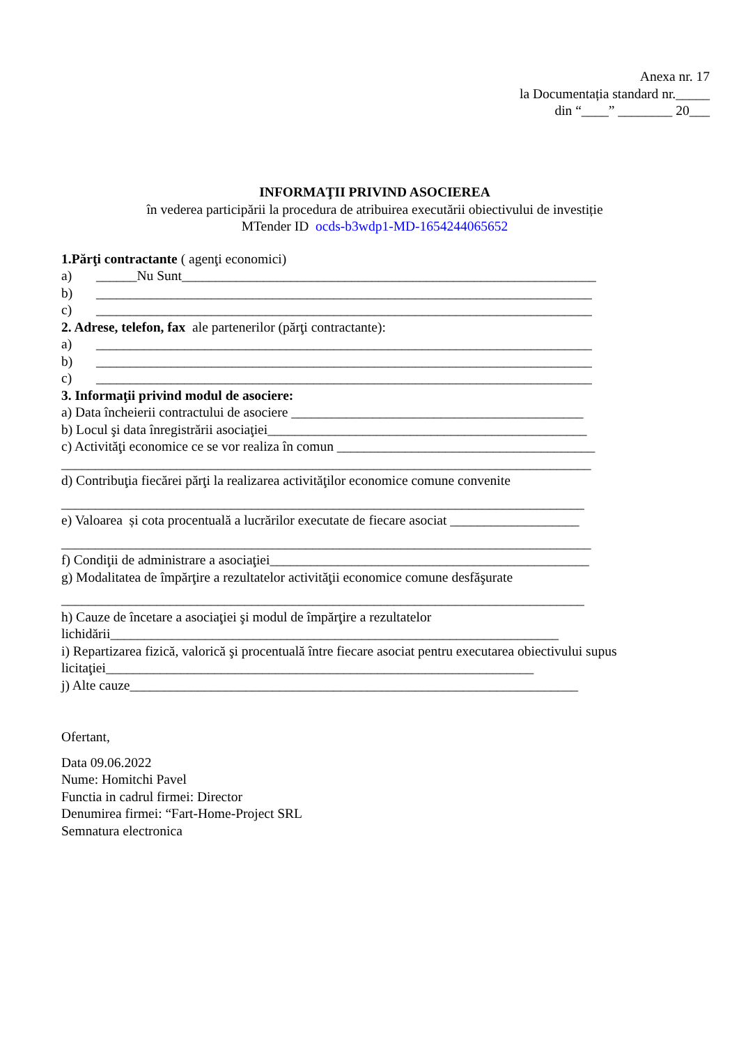Anexa nr. 17
la Documentația standard nr._____
din “____” ________ 20___
INFORMAŢII PRIVIND ASOCIEREA
în vederea participării la procedura de atribuirea executării obiectivului de investiție
MTender ID ocds-b3wdp1-MD-1654244065652
1.Părţi contractante ( agenţi economici)
a) ______Nu Sunt_____________________________________________________________
b) _________________________________________________________________________
c) _________________________________________________________________________
2. Adrese, telefon, fax ale partenerilor (părţi contractante):
a) _________________________________________________________________________
b) _________________________________________________________________________
c) _________________________________________________________________________
3. Informaţii privind modul de asociere:
a) Data încheierii contractului de asociere ___________________________________________
b) Locul şi data înregistrării asociaţiei_______________________________________________
c) Activităţi economice ce se vor realiza în comun ______________________________________
______________________________________________________________________________
d) Contribuţia fiecărei părţi la realizarea activităţilor economice comune convenite
_____________________________________________________________________________
e) Valoarea și cota procentuală a lucrărilor executate de fiecare asociat ___________________
______________________________________________________________________________
f) Condiţii de administrare a asociaţiei_______________________________________________
g) Modalitatea de împărţire a rezultatelor activităţii economice comune desfăşurate
_____________________________________________________________________________
h) Cauze de încetare a asociaţiei şi modul de împărţire a rezultatelor
lichidării__________________________________________________________________
i) Repartizarea fizică, valorică şi procentuală între fiecare asociat pentru executarea obiectivului supus licitaţiei_______________________________________________________________
j) Alte cauze__________________________________________________________________
Ofertant,
Data 09.06.2022
Nume: Homitchi Pavel
Functia in cadrul firmei: Director
Denumirea firmei: “Fart-Home-Project SRL
Semnatura electronica